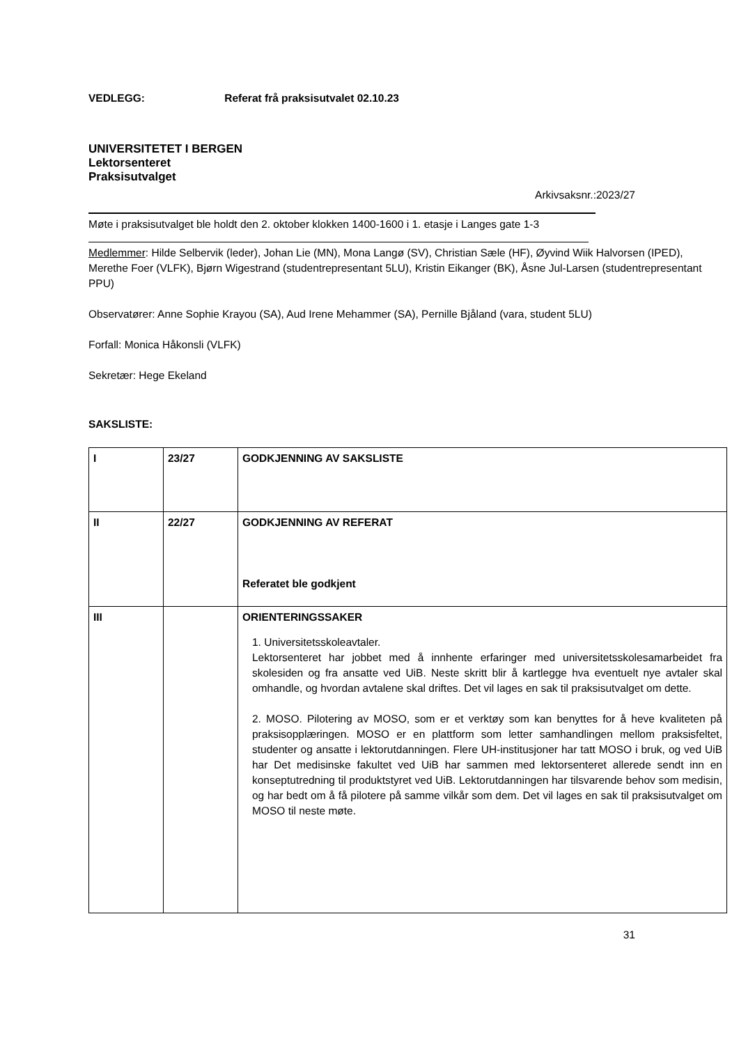VEDLEGG: Referat frå praksisutvalet 02.10.23
UNIVERSITETET I BERGEN
Lektorsenteret
Praksisutvalget
Arkivsaksnr.:2023/27
Møte i praksisutvalget ble holdt den 2. oktober klokken 1400-1600 i 1. etasje i Langes gate 1-3
Medlemmer: Hilde Selbervik (leder), Johan Lie (MN), Mona Langø (SV), Christian Sæle (HF), Øyvind Wiik Halvorsen (IPED), Merethe Foer (VLFK), Bjørn Wigestrand (studentrepresentant 5LU), Kristin Eikanger (BK), Åsne Jul-Larsen (studentrepresentant PPU)
Observatører: Anne Sophie Krayou (SA), Aud Irene Mehammer (SA), Pernille Bjåland (vara, student 5LU)
Forfall: Monica Håkonsli (VLFK)
Sekretær: Hege Ekeland
SAKSLISTE:
| I | 23/27 | GODKJENNING AV SAKSLISTE |
| II | 22/27 | GODKJENNING AV REFERAT Referatet ble godkjent |
| III | | ORIENTERINGSSAKER 1. Universitetsskoleavtaler. Lektorsenteret har jobbet med å innhente erfaringer med universitetsskolesamarbeidet fra skolesiden og fra ansatte ved UiB. Neste skritt blir å kartlegge hva eventuelt nye avtaler skal omhandle, og hvordan avtalene skal driftes. Det vil lages en sak til praksisutvalget om dette. 2. MOSO. Pilotering av MOSO, som er et verktøy som kan benyttes for å heve kvaliteten på praksisopplæringen. MOSO er en plattform som letter samhandlingen mellom praksisfeltet, studenter og ansatte i lektorutdanningen. Flere UH-institusjoner har tatt MOSO i bruk, og ved UiB har Det medisinske fakultet ved UiB har sammen med lektorsenteret allerede sendt inn en konseptutredning til produktstyret ved UiB. Lektorutdanningen har tilsvarende behov som medisin, og har bedt om å få pilotere på samme vilkår som dem. Det vil lages en sak til praksisutvalget om MOSO til neste møte. |
31